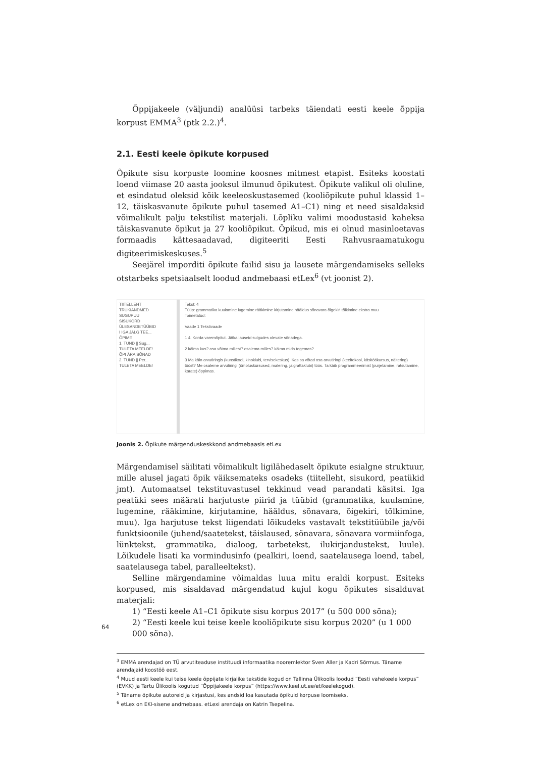Õppijakeele (väljundi) analüüsi tarbeks täiendati eesti keele õppija korpust EMMA<sup>3</sup> (ptk 2.2.)<sup>4</sup>.
2.1. Eesti keele õpikute korpused
Õpikute sisu korpuste loomine koosnes mitmest etapist. Esiteks koostati loend viimase 20 aasta jooksul ilmunud õpikutest. Õpikute valikul oli oluline, et esindatud oleksid kõik keeleoskustasemed (kooliõpikute puhul klassid 1–12, täiskasvanute õpikute puhul tasemed A1–C1) ning et need sisaldaksid võimalikult palju tekstilist materjali. Lõpliku valimi moodustasid kaheksa täiskasvanute õpikut ja 27 kooliõpikut. Õpikud, mis ei olnud masinloetavas formaadis kättesaadavad, digiteeriti Eesti Rahvusraamatukogu digiteerimiskeskuses.<sup>5</sup>
Seejärel imporditi õpikute failid sisu ja lausete märgendamiseks selleks otstarbeks spetsiaalselt loodud andmebaasi etLex<sup>6</sup> (vt joonist 2).
TIITELLEHT
TRÜKIANDMED
SUGUPUU
SISUKORD
ÜLESANDETÜÜBID
I IGA JALG TEE...
ÕPIME
1. TUND || Sug...
TULETA MEELDE!
ÕPI ÄRA SÕNAD
2. TUND || Per...
TULETA MEELDE!
Tekst: 4
Tüüp: grammatika kuulamine lugemine rääkimine kirjutamine hääldus sõnavara õigekiri tõlkimine ekstra muu
Toimetatud:
Vaade 1 Tekstivaade
1 4. Korda varemõpitut. Jätka lauseid sulgudes olevate sõnadega.
2 käima kus? osa võtma millest? osalema milles? käima mida tegemas?
3 Ma käin arvutiringis (kunstikool, kinoklubi, tervisekeskus). Kas sa võtad osa arvutiringi (keeltekool, käsitöökursus, näitering) tööst? Me osaleme arvutiringi (õmbluskursused, malering, jalgrattaklubi) töös. Ta käib programmeerimist (purjetamine, ratsutamine, karate) õppimas.
Joonis 2. Õpikute märgenduskeskkond andmebaasis etLex
Märgendamisel säilitati võimalikult ligilähedaselt õpikute esialgne struktuur, mille alusel jagati õpik väiksemateks osadeks (tiitelleht, sisukord, peatükid jmt). Automaatsel tekstituvastusel tekkinud vead parandati käsitsi. Iga peatüki sees määrati harjutuste piirid ja tüübid (grammatika, kuulamine, lugemine, rääkimine, kirjutamine, hääldus, sõnavara, õigekiri, tõlkimine, muu). Iga harjutuse tekst liigendati lõikudeks vastavalt tekstitüübile ja/või funktsioonile (juhend/saatetekst, täislaused, sõnavara, sõnavara vormiinfoga, lünktekst, grammatika, dialoog, tarbetekst, ilukirjandustekst, luule). Lõikudele lisati ka vormindusinfo (pealkiri, loend, saatelausega loend, tabel, saatelausega tabel, paralleeltekst).
Selline märgendamine võimaldas luua mitu eraldi korpust. Esiteks korpused, mis sisaldavad märgendatud kujul kogu õpikutes sisalduvat materjali:
1) “Eesti keele A1–C1 õpikute sisu korpus 2017” (u 500 000 sõna);
2) “Eesti keele kui teise keele kooliõpikute sisu korpus 2020” (u 1 000 000 sõna).
<sup>3</sup> EMMA arendajad on TÜ arvutiteaduse instituudi informaatika nooremlektor Sven Aller ja Kadri Sõrmus. Täname arendajaid koostöö eest.
<sup>4</sup> Muud eesti keele kui teise keele õppijate kirjalike tekstide kogud on Tallinna Ülikoolis loodud “Eesti vahekeele korpus” (EVKK) ja Tartu Ülikoolis kogutud “Õppijakeele korpus” (https://www.keel.ut.ee/et/keelekogud).
<sup>5</sup> Täname õpikute autoreid ja kirjastusi, kes andsid loa kasutada õpikuid korpuse loomiseks.
<sup>6</sup> etLex on EKI-sisene andmebaas. etLexi arendaja on Katrin Tsepelina.
64